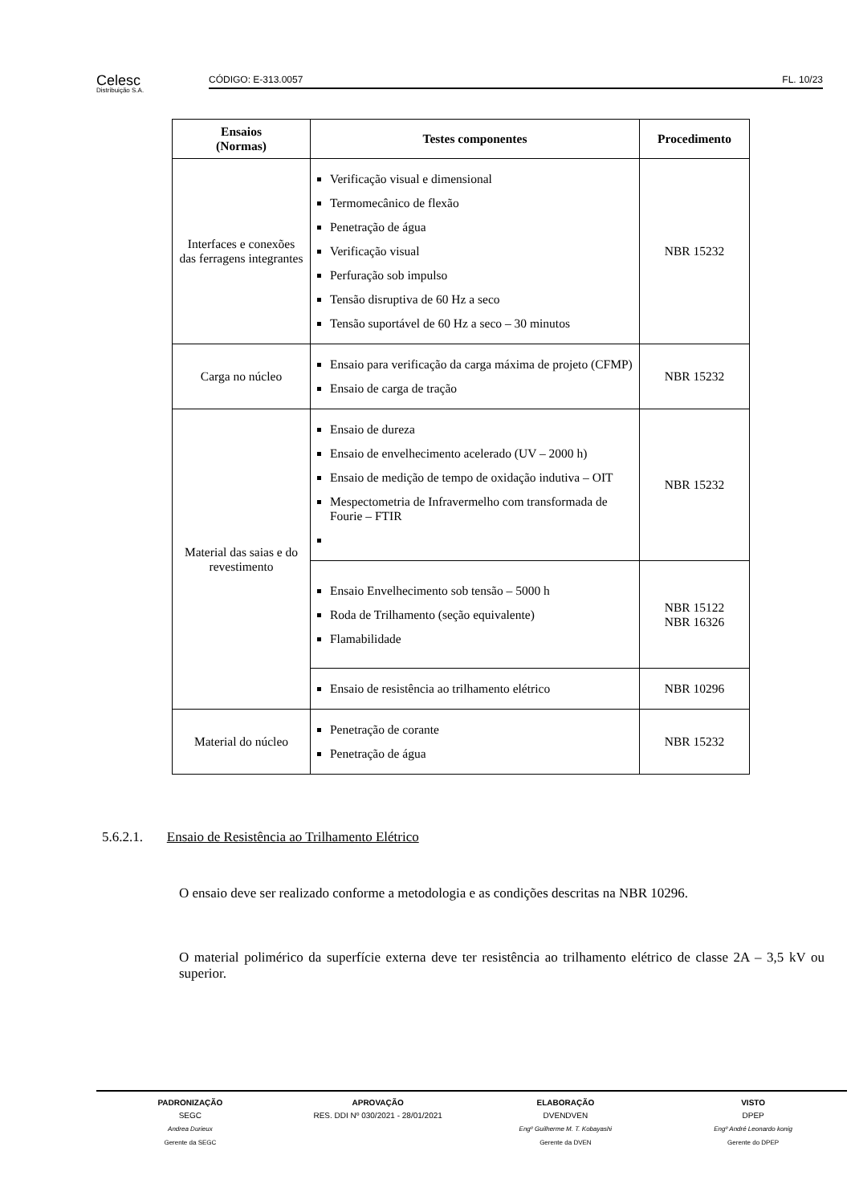Celesc
Distribuição S.A.
CÓDIGO: E-313.0057 FL. 10/23
| Ensaios (Normas) | Testes componentes | Procedimento |
| --- | --- | --- |
| Interfaces e conexões das ferragens integrantes | Verificação visual e dimensional Termomecânico de flexão Penetração de água Verificação visual Perfuração sob impulso Tensão disruptiva de 60 Hz a seco Tensão suportável de 60 Hz a seco – 30 minutos | NBR 15232 |
| Carga no núcleo | Ensaio para verificação da carga máxima de projeto (CFMP) Ensaio de carga de tração | NBR 15232 |
| Material das saias e do revestimento | Ensaio de dureza Ensaio de envelhecimento acelerado (UV – 2000 h) Ensaio de medição de tempo de oxidação indutiva – OIT Mespectometria de Infravermelho com transformada de Fourie – FTIR | NBR 15232 |
| | Ensaio Envelhecimento sob tensão – 5000 h Roda de Trilhamento (seção equivalente) Flamabilidade | NBR 15122 NBR 16326 |
| | Ensaio de resistência ao trilhamento elétrico | NBR 10296 |
| Material do núcleo | Penetração de corante Penetração de água | NBR 15232 |
5.6.2.1. Ensaio de Resistência ao Trilhamento Elétrico
O ensaio deve ser realizado conforme a metodologia e as condições descritas na NBR 10296.
O material polimérico da superfície externa deve ter resistência ao trilhamento elétrico de classe 2A – 3,5 kV ou superior.
PADRONIZAÇÃO
SEGC
Andrea Durieux
Gerente da SEGC
APROVAÇÃO
RES. DDI Nº 030/2021 - 28/01/2021
ELABORAÇÃO
DVENDVEN
Engº Guilherme M. T. Kobayashi
Gerente da DVEN
VISTO
DPEP
Engº André Leonardo konig
Gerente do DPEP